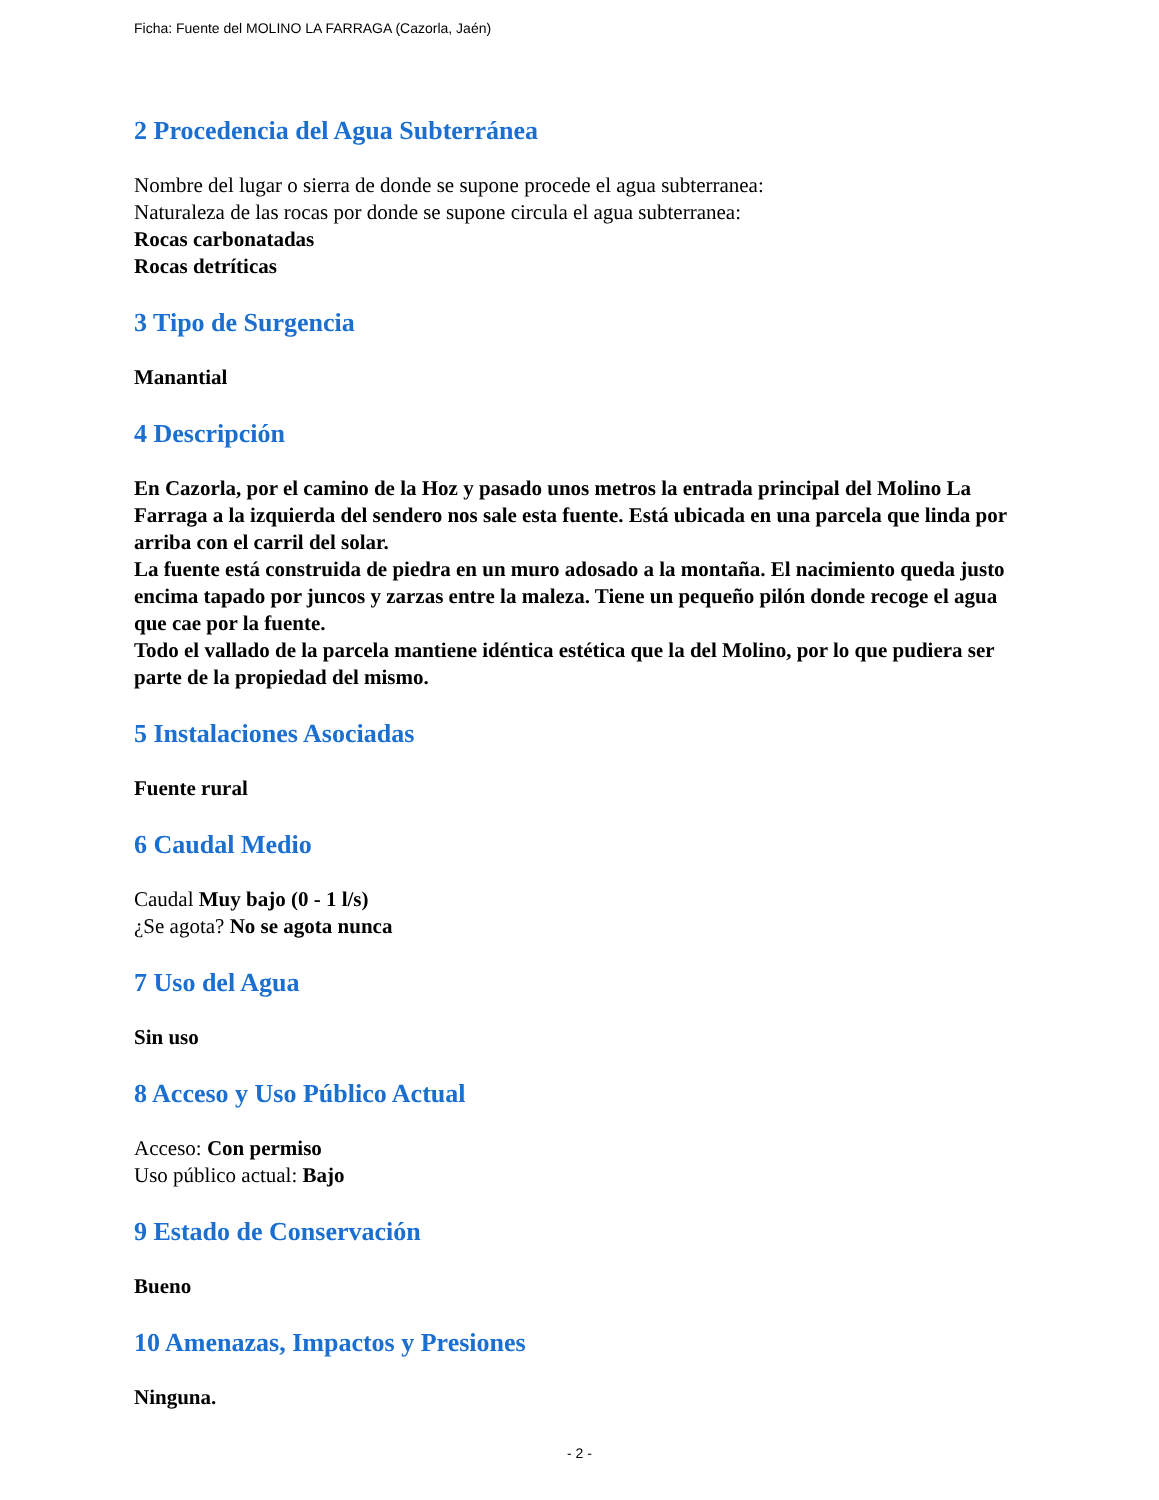Ficha: Fuente del MOLINO LA FARRAGA (Cazorla, Jaén)
2 Procedencia del Agua Subterránea
Nombre del lugar o sierra de donde se supone procede el agua subterranea:
Naturaleza de las rocas por donde se supone circula el agua subterranea:
Rocas carbonatadas
Rocas detríticas
3 Tipo de Surgencia
Manantial
4 Descripción
En Cazorla, por el camino de la Hoz y pasado unos metros la entrada principal del Molino La Farraga a la izquierda del sendero nos sale esta fuente. Está ubicada en una parcela que linda por arriba con el carril del solar.
La fuente está construida de piedra en un muro adosado a la montaña. El nacimiento queda justo encima tapado por juncos y zarzas entre la maleza. Tiene un pequeño pilón donde recoge el agua que cae por la fuente.
Todo el vallado de la parcela mantiene idéntica estética que la del Molino, por lo que pudiera ser parte de la propiedad del mismo.
5 Instalaciones Asociadas
Fuente rural
6 Caudal Medio
Caudal Muy bajo (0 - 1 l/s)
¿Se agota? No se agota nunca
7 Uso del Agua
Sin uso
8 Acceso y Uso Público Actual
Acceso: Con permiso
Uso público actual: Bajo
9 Estado de Conservación
Bueno
10 Amenazas, Impactos y Presiones
Ninguna.
- 2 -